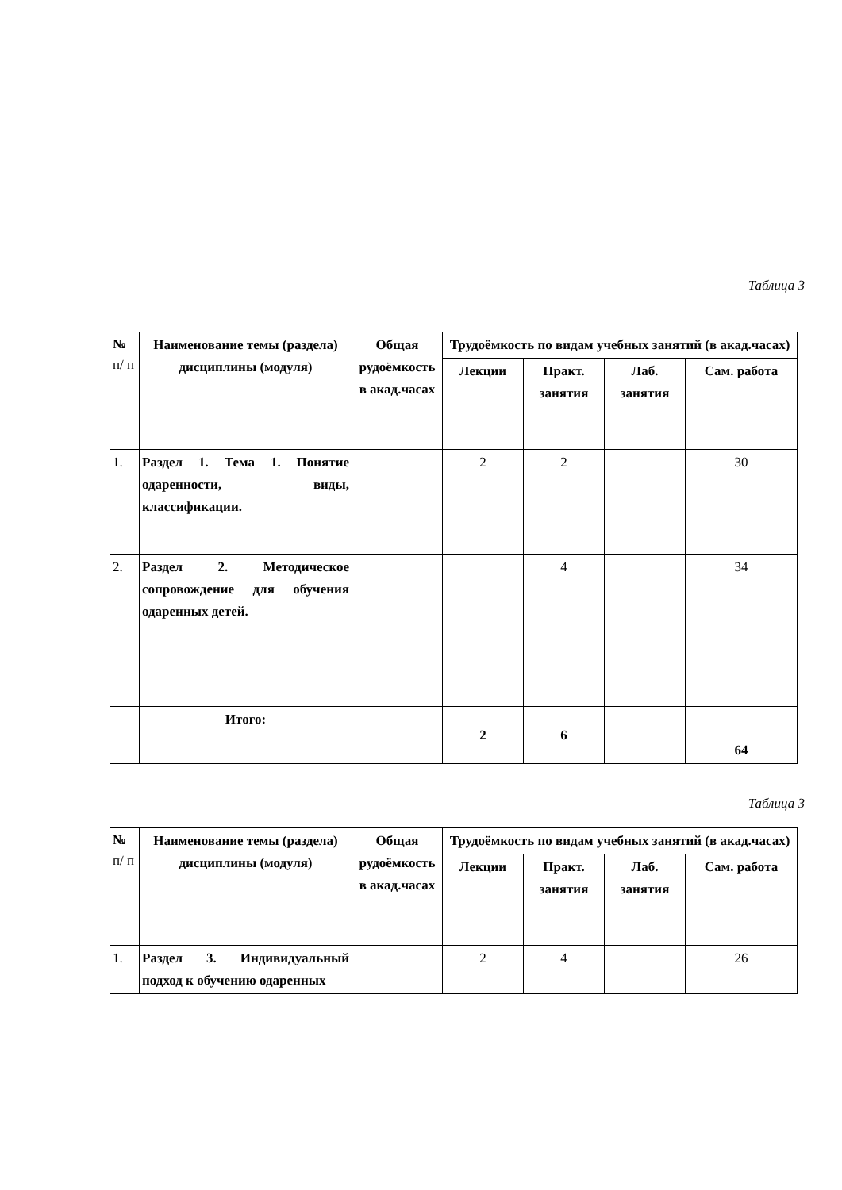Таблица 3
| № п/ п | Наименование темы (раздела) дисциплины (модуля) | Общая рудоёмкость в акад.часах | Трудоёмкость по видам учебных занятий (в акад.часах) | | | |
| --- | --- | --- | --- | --- | --- | --- |
| | | | Лекции | Практ. занятия | Лаб. занятия | Сам. работа |
| 1. | Раздел 1. Тема 1. Понятие одаренности, виды, классификации. | | 2 | 2 | | 30 |
| 2. | Раздел 2. Методическое сопровождение для обучения одаренных детей. | | | 4 | | 34 |
| | Итого: | | 2 | 6 | | 64 |
Таблица 3
| № п/ п | Наименование темы (раздела) дисциплины (модуля) | Общая рудоёмкость в акад.часах | Трудоёмкость по видам учебных занятий (в акад.часах) | | | |
| --- | --- | --- | --- | --- | --- | --- |
| | | | Лекции | Практ. занятия | Лаб. занятия | Сам. работа |
| 1. | Раздел 3. Индивидуальный подход к обучению одаренных | | 2 | 4 | | 26 |